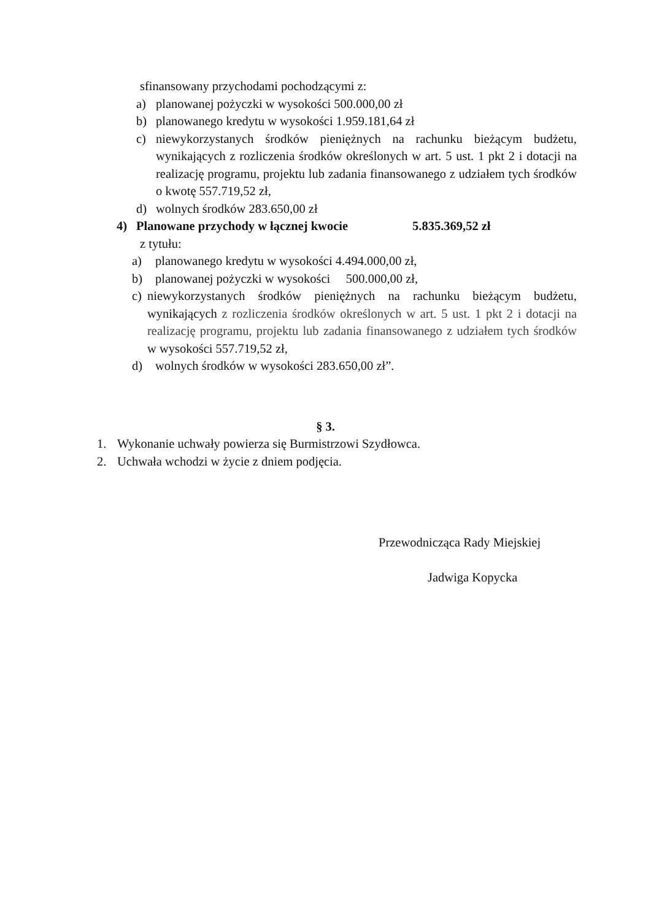sfinansowany przychodami pochodzącymi z:
a) planowanej pożyczki w wysokości 500.000,00 zł
b) planowanego kredytu w wysokości 1.959.181,64 zł
c) niewykorzystanych środków pieniężnych na rachunku bieżącym budżetu, wynikających z rozliczenia środków określonych w art. 5 ust. 1 pkt 2 i dotacji na realizację programu, projektu lub zadania finansowanego z udziałem tych środków o kwotę 557.719,52 zł,
d) wolnych środków 283.650,00 zł
4) Planowane przychody w łącznej kwocie 5.835.369,52 zł
z tytułu:
a) planowanego kredytu w wysokości 4.494.000,00 zł,
b) planowanej pożyczki w wysokości 500.000,00 zł,
c) niewykorzystanych środków pieniężnych na rachunku bieżącym budżetu, wynikających z rozliczenia środków określonych w art. 5 ust. 1 pkt 2 i dotacji na realizację programu, projektu lub zadania finansowanego z udziałem tych środków w wysokości 557.719,52 zł,
d) wolnych środków w wysokości 283.650,00 zł”.
§ 3.
1. Wykonanie uchwały powierza się Burmistrzowi Szydłowca.
2. Uchwała wchodzi w życie z dniem podjęcia.
Przewodnicząca Rady Miejskiej
Jadwiga Kopycka